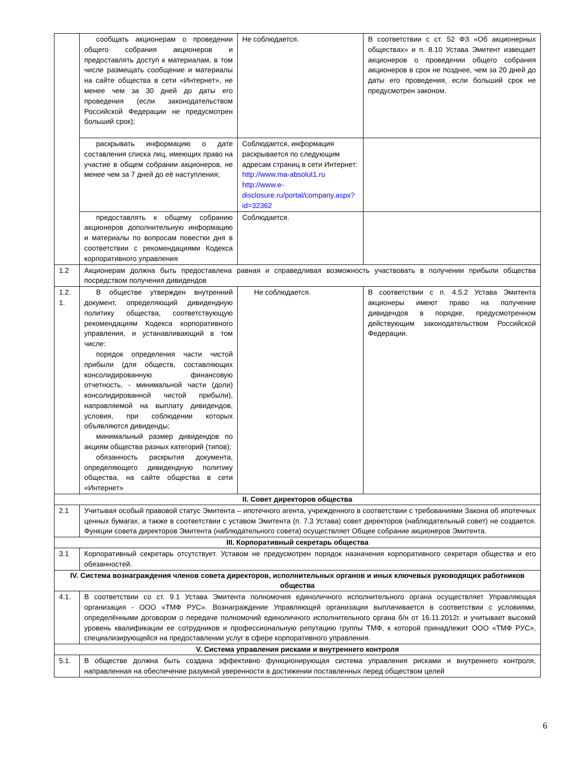| | сообщать акционерам о проведении общего собрания акционеров и предоставлять доступ к материалам, в том числе размещать сообщение и материалы на сайте общества в сети «Интернет», не менее чем за 30 дней до даты его проведения (если законодательством Российской Федерации не предусмотрен больший срок); | Не соблюдается. | В соответствии с ст. 52 ФЗ «Об акционерных обществах» и п. 8.10 Устава Эмитент извещает акционеров о проведении общего собрания акционеров в срок не позднее, чем за 20 дней до даты его проведения, если больший срок не предусмотрен законом. |
| | раскрывать информацию о дате составления списка лиц, имеющих право на участие в общем собрании акционеров, не менее чем за 7 дней до её наступления; | Соблюдается, информация раскрывается по следующим адресам страниц в сети Интернет: http://www.ma-absolut1.ru http://www.e-disclosure.ru/portal/company.aspx?id=32362 | |
| | предоставлять к общему собранию акционеров дополнительную информацию и материалы по вопросам повестки дня в соответствии с рекомендациями Кодекса корпоративного управления | Соблюдается. | |
| 1.2 | Акционерам должна быть предоставлена равная и справедливая возможность участвовать в получении прибыли общества посредством получения дивидендов | | |
| 1.2. 1. | В обществе утвержден внутренний документ, определяющий дивидендную политику общества, соответствующую рекомендациям Кодекса корпоративного управления, и устанавливающий в том числе: порядок определения части чистой прибыли (для обществ, составляющих консолидированную финансовую отчетность, - минимальной части (доли) консолидированной чистой прибыли), направляемой на выплату дивидендов, условия, при соблюдении которых объявляются дивиденды; минимальный размер дивидендов по акциям общества разных категорий (типов); обязанность раскрытия документа, определяющего дивидендную политику общества, на сайте общества в сети «Интернет» | Не соблюдается. | В соответствии с п. 4.5.2 Устава Эмитента акционеры имеют право на получение дивидендов в порядке, предусмотренном действующим законодательством Российской Федерации. |
| II. Совет директоров общества | | | |
| 2.1 | Учитывая особый правовой статус Эмитента – ипотечного агента, учрежденного в соответствии с требованиями Закона об ипотечных ценных бумагах, а также в соответствии с уставом Эмитента (п. 7.3 Устава) совет директоров (наблюдательный совет) не создается. Функции совета директоров Эмитента (наблюдательного совета) осуществляет Общее собрание акционеров Эмитента. | | |
| III. Корпоративный секретарь общества | | | |
| 3.1 | Корпоративный секретарь отсутствует. Уставом не предусмотрен порядок назначения корпоративного секретаря общества и его обязанностей. | | |
| IV. Система вознаграждения членов совета директоров, исполнительных органов и иных ключевых руководящих работников общества | | | |
| 4.1. | В соответствии со ст. 9.1 Устава Эмитента полномочия единоличного исполнительного органа осуществляет Управляющая организация - ООО «ТМФ РУС». Вознаграждение Управляющей организации выплачивается в соответствии с условиями, определёнными договором о передаче полномочий единоличного исполнительного органа б/н от 16.11.2012г. и учитывает высокий уровень квалификации ее сотрудников и профессиональную репутацию группы ТМФ, к которой принадлежит ООО «ТМФ РУС», специализирующейся на предоставлении услуг в сфере корпоративного управления. | | |
| V. Система управления рисками и внутреннего контроля | | | |
| 5.1. | В обществе должна быть создана эффективно функционирующая система управления рисками и внутреннего контроля, направленная на обеспечение разумной уверенности в достижении поставленных перед обществом целей | | |
6